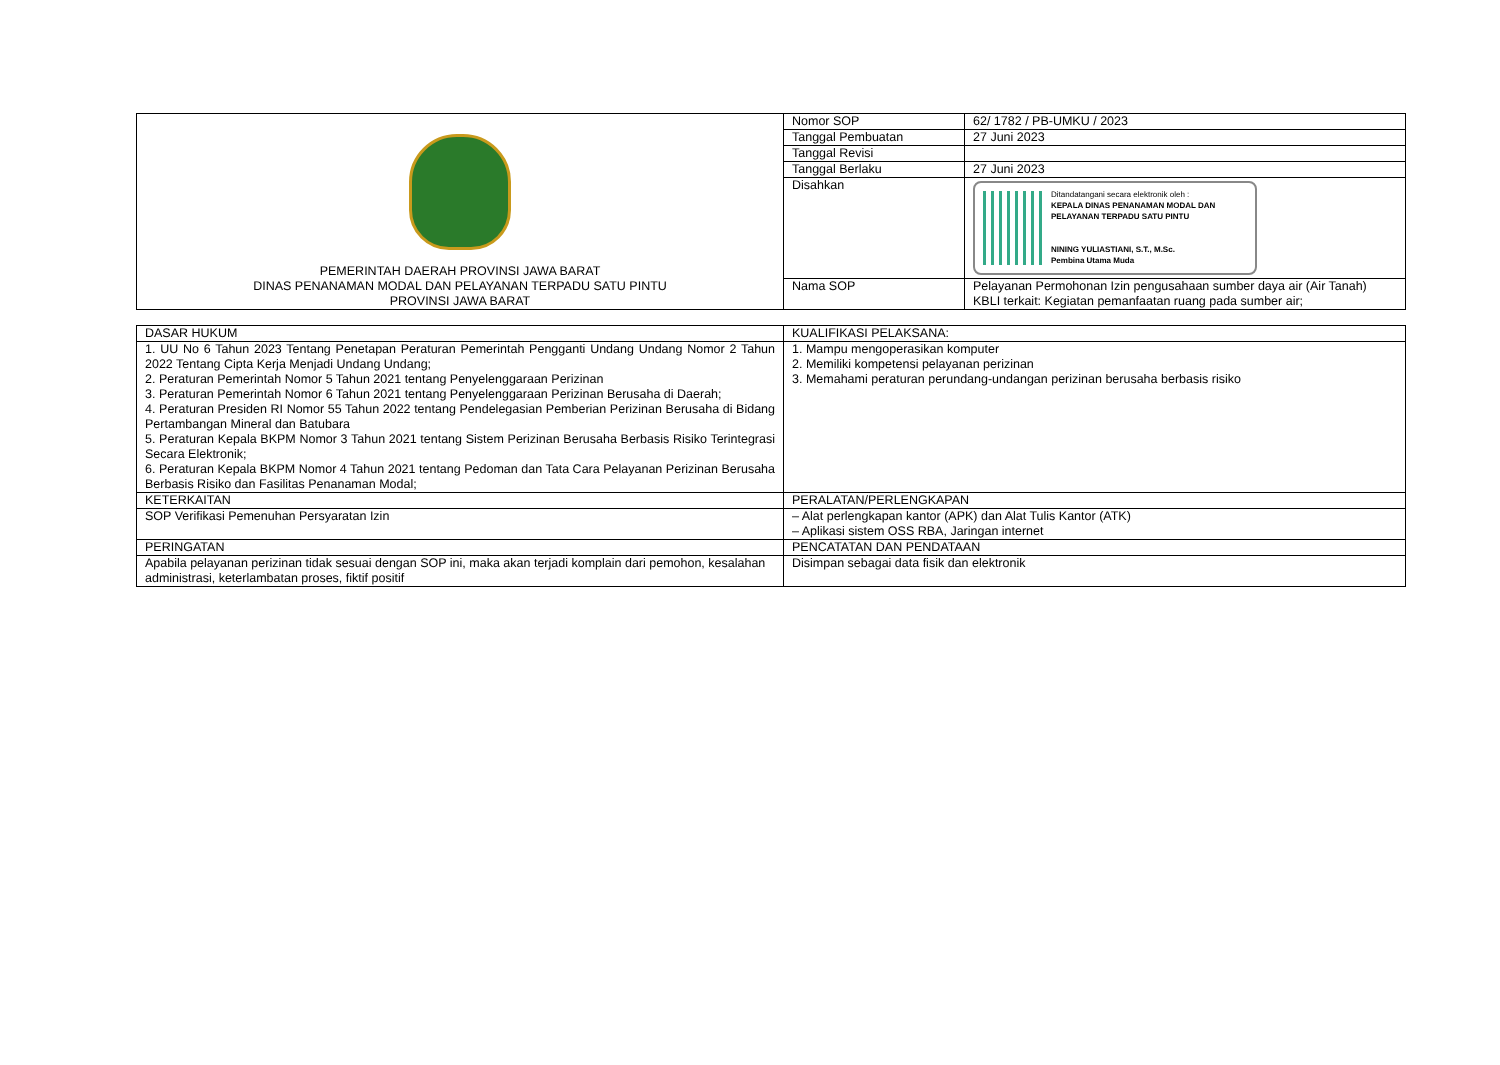| PEMERINTAH DAERAH PROVINSI JAWA BARAT DINAS PENANAMAN MODAL DAN PELAYANAN TERPADU SATU PINTU PROVINSI JAWA BARAT | Nomor SOP | 62/ 1782 / PB-UMKU / 2023 |
| | Tanggal Pembuatan | 27 Juni 2023 |
| | Tanggal Revisi | |
| | Tanggal Berlaku | 27 Juni 2023 |
| | Disahkan | Ditandatangani secara elektronik oleh : KEPALA DINAS PENANAMAN MODAL DAN PELAYANAN TERPADU SATU PINTU NINING YULIASTIANI, S.T., M.Sc. Pembina Utama Muda |
| | Nama SOP | Pelayanan Permohonan Izin pengusahaan sumber daya air (Air Tanah) KBLI terkait: Kegiatan pemanfaatan ruang pada sumber air; |
| DASAR HUKUM | KUALIFIKASI PELAKSANA: |
| 1. UU No 6 Tahun 2023 Tentang Penetapan Peraturan Pemerintah Pengganti Undang Undang Nomor 2 Tahun 2022 Tentang Cipta Kerja Menjadi Undang Undang; 2. Peraturan Pemerintah Nomor 5 Tahun 2021 tentang Penyelenggaraan Perizinan 3. Peraturan Pemerintah Nomor 6 Tahun 2021 tentang Penyelenggaraan Perizinan Berusaha di Daerah; 4. Peraturan Presiden RI Nomor 55 Tahun 2022 tentang Pendelegasian Pemberian Perizinan Berusaha di Bidang Pertambangan Mineral dan Batubara 5. Peraturan Kepala BKPM Nomor 3 Tahun 2021 tentang Sistem Perizinan Berusaha Berbasis Risiko Terintegrasi Secara Elektronik; 6. Peraturan Kepala BKPM Nomor 4 Tahun 2021 tentang Pedoman dan Tata Cara Pelayanan Perizinan Berusaha Berbasis Risiko dan Fasilitas Penanaman Modal; | 1. Mampu mengoperasikan komputer 2. Memiliki kompetensi pelayanan perizinan 3. Memahami peraturan perundang-undangan perizinan berusaha berbasis risiko |
| KETERKAITAN | PERALATAN/PERLENGKAPAN |
| SOP Verifikasi Pemenuhan Persyaratan Izin | – Alat perlengkapan kantor (APK) dan Alat Tulis Kantor (ATK) – Aplikasi sistem OSS RBA, Jaringan internet |
| PERINGATAN | PENCATATAN DAN PENDATAAN |
| Apabila pelayanan perizinan tidak sesuai dengan SOP ini, maka akan terjadi komplain dari pemohon, kesalahan administrasi, keterlambatan proses, fiktif positif | Disimpan sebagai data fisik dan elektronik |